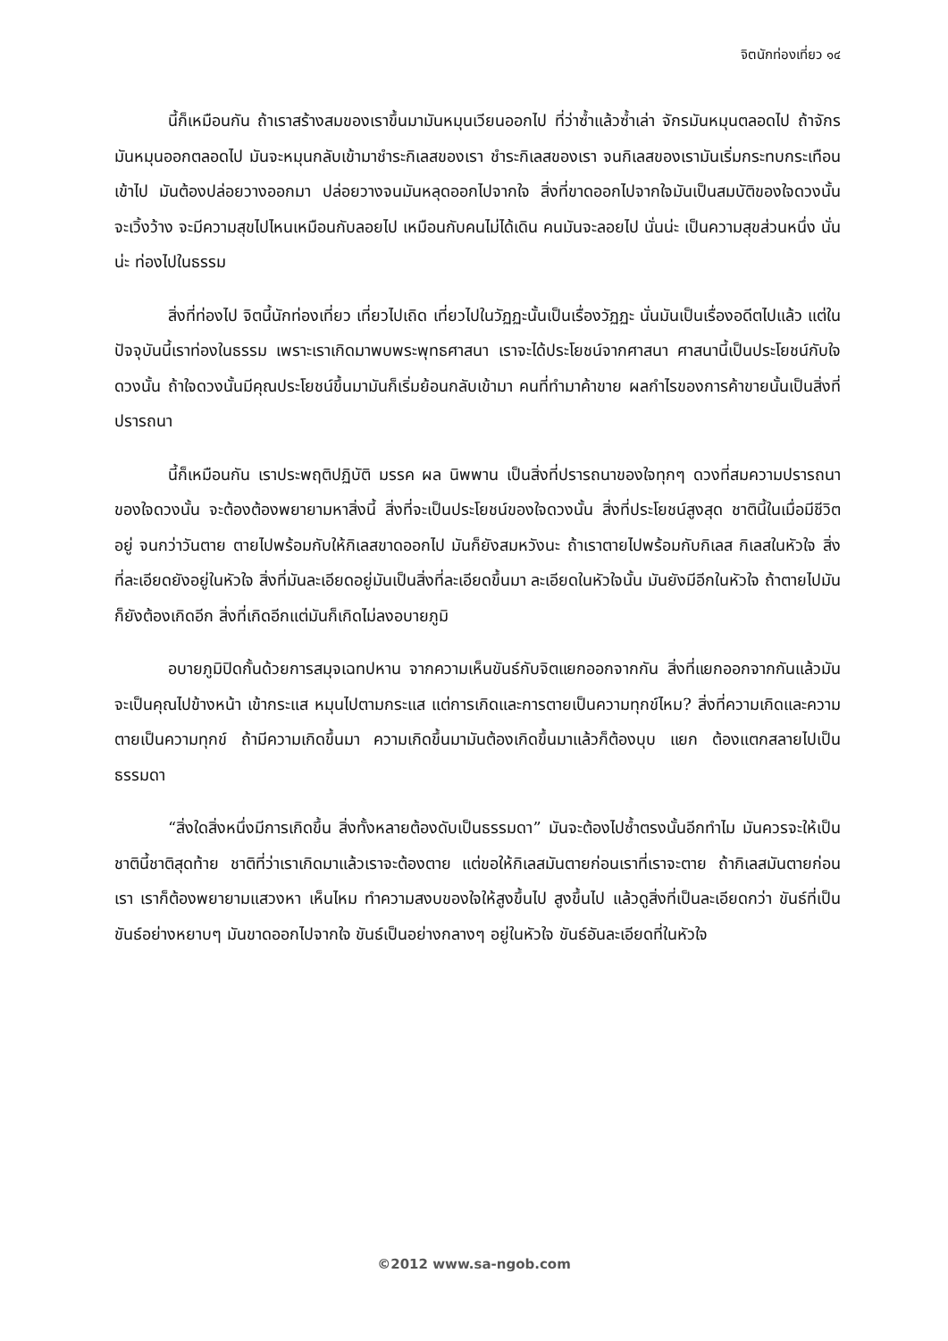จิตนักท่องเที่ยว ๑๔
นี้ก็เหมือนกัน ถ้าเราสร้างสมของเราขึ้นมามันหมุนเวียนออกไป ที่ว่าซ้ำแล้วซ้ำเล่า จักรมันหมุนตลอดไป ถ้าจักรมันหมุนออกตลอดไป มันจะหมุนกลับเข้ามาชำระกิเลสของเรา ชำระกิเลสของเรา จนกิเลสของเรามันเริ่มกระทบกระเทือนเข้าไป มันต้องปล่อยวางออกมา ปล่อยวางจนมันหลุดออกไปจากใจ สิ่งที่ขาดออกไปจากใจมันเป็นสมบัติของใจดวงนั้น จะเวิ้งว้าง จะมีความสุขไปไหนเหมือนกับลอยไป เหมือนกับคนไม่ได้เดิน คนมันจะลอยไป นั่นน่ะ เป็นความสุขส่วนหนึ่ง นั่นน่ะ ท่องไปในธรรม
สิ่งที่ท่องไป จิตนี้นักท่องเที่ยว เที่ยวไปเถิด เที่ยวไปในวัฏฏะนั้นเป็นเรื่องวัฏฏะ นั่นมันเป็นเรื่องอดีตไปแล้ว แต่ในปัจจุบันนี้เราท่องในธรรม เพราะเราเกิดมาพบพระพุทธศาสนา เราจะได้ประโยชน์จากศาสนา ศาสนานี้เป็นประโยชน์กับใจดวงนั้น ถ้าใจดวงนั้นมีคุณประโยชน์ขึ้นมามันก็เริ่มย้อนกลับเข้ามา คนที่ทำมาค้าขาย ผลกำไรของการค้าขายนั้นเป็นสิ่งที่ปรารถนา
นี้ก็เหมือนกัน เราประพฤติปฏิบัติ มรรค ผล นิพพาน เป็นสิ่งที่ปรารถนาของใจทุกๆ ดวงที่สมความปรารถนาของใจดวงนั้น จะต้องต้องพยายามหาสิ่งนี้ สิ่งที่จะเป็นประโยชน์ของใจดวงนั้น สิ่งที่ประโยชน์สูงสุด ชาตินี้ในเมื่อมีชีวิตอยู่ จนกว่าวันตาย ตายไปพร้อมกับให้กิเลสขาดออกไป มันก็ยังสมหวังนะ ถ้าเราตายไปพร้อมกับกิเลส กิเลสในหัวใจ สิ่งที่ละเอียดยังอยู่ในหัวใจ สิ่งที่มันละเอียดอยู่มันเป็นสิ่งที่ละเอียดขึ้นมา ละเอียดในหัวใจนั้น มันยังมีอีกในหัวใจ ถ้าตายไปมันก็ยังต้องเกิดอีก สิ่งที่เกิดอีกแต่มันก็เกิดไม่ลงอบายภูมิ
อบายภูมิปิดกั้นด้วยการสมุจเฉทปหาน จากความเห็นขันธ์กับจิตแยกออกจากกัน สิ่งที่แยกออกจากกันแล้วมันจะเป็นคุณไปข้างหน้า เข้ากระแส หมุนไปตามกระแส แต่การเกิดและการตายเป็นความทุกข์ไหม? สิ่งที่ความเกิดและความตายเป็นความทุกข์ ถ้ามีความเกิดขึ้นมา ความเกิดขึ้นมามันต้องเกิดขึ้นมาแล้วก็ต้องบุบ แยก ต้องแตกสลายไปเป็นธรรมดา
“สิ่งใดสิ่งหนึ่งมีการเกิดขึ้น สิ่งทั้งหลายต้องดับเป็นธรรมดา” มันจะต้องไปซ้ำตรงนั้นอีกทำไม มันควรจะให้เป็นชาตินี้ชาติสุดท้าย ชาติที่ว่าเราเกิดมาแล้วเราจะต้องตาย แต่ขอให้กิเลสมันตายก่อนเราที่เราจะตาย ถ้ากิเลสมันตายก่อนเรา เราก็ต้องพยายามแสวงหา เห็นไหม ทำความสงบของใจให้สูงขึ้นไป สูงขึ้นไป แล้วดูสิ่งที่เป็นละเอียดกว่า ขันธ์ที่เป็นขันธ์อย่างหยาบๆ มันขาดออกไปจากใจ ขันธ์เป็นอย่างกลางๆ อยู่ในหัวใจ ขันธ์อันละเอียดที่ในหัวใจ
©2012 www.sa-ngob.com